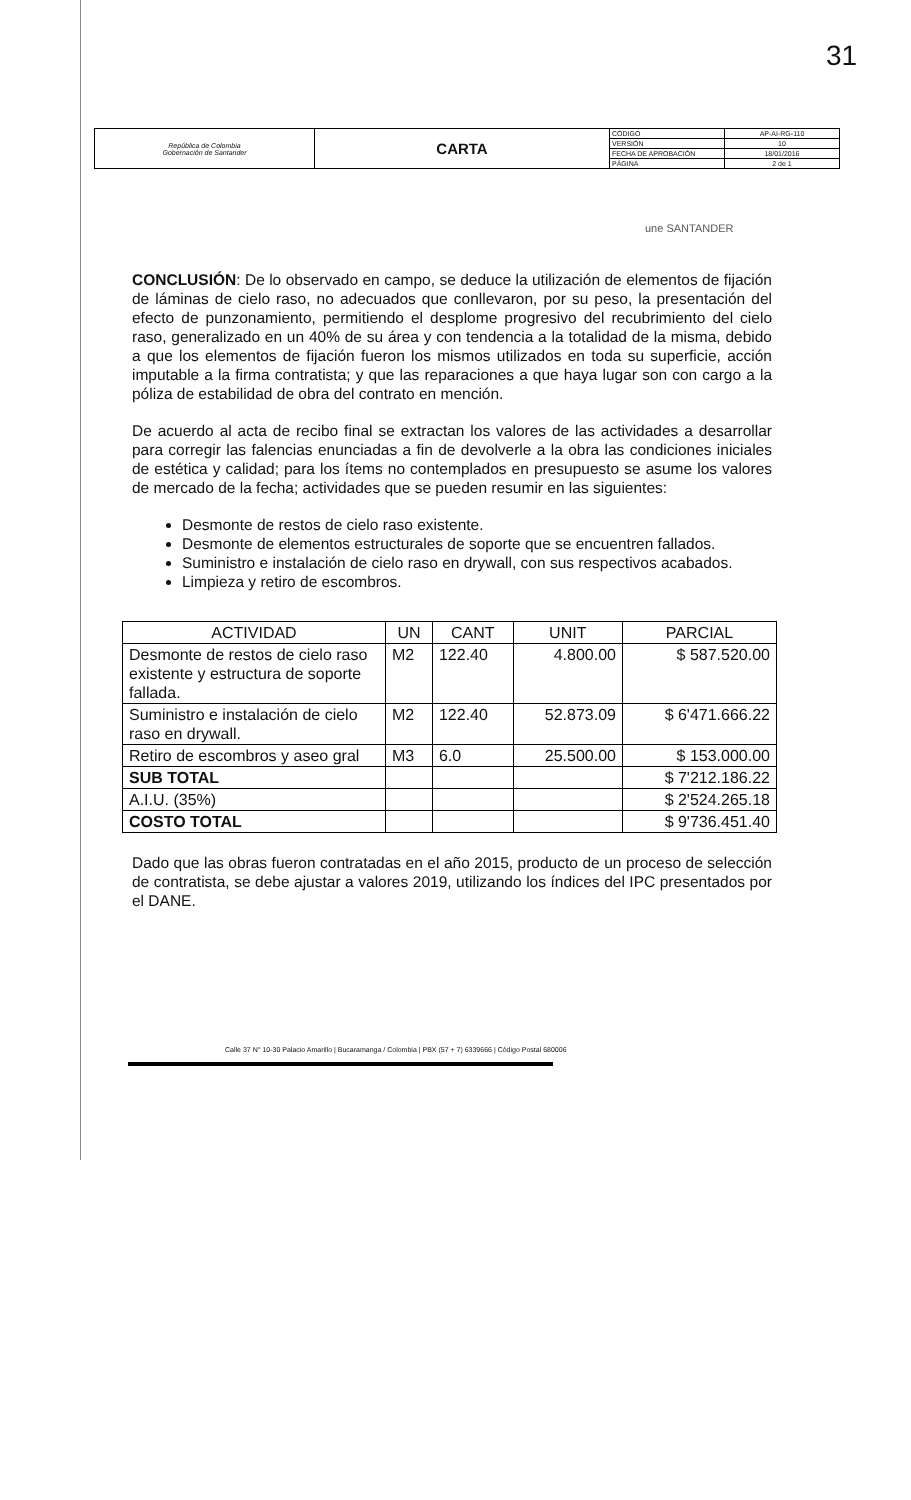31
| República de Colombia Gobernación de Santander | CARTA | CÓDIGO | AP-AI-RG-110 |
| | | VERSIÓN | 10 |
| | | FECHA DE APROBACIÓN | 18/01/2016 |
| | | PÁGINA | 2 de 1 |
une SANTANDER
CONCLUSIÓN: De lo observado en campo, se deduce la utilización de elementos de fijación de láminas de cielo raso, no adecuados que conllevaron, por su peso, la presentación del efecto de punzonamiento, permitiendo el desplome progresivo del recubrimiento del cielo raso, generalizado en un 40% de su área y con tendencia a la totalidad de la misma, debido a que los elementos de fijación fueron los mismos utilizados en toda su superficie, acción imputable a la firma contratista; y que las reparaciones a que haya lugar son con cargo a la póliza de estabilidad de obra del contrato en mención.
De acuerdo al acta de recibo final se extractan los valores de las actividades a desarrollar para corregir las falencias enunciadas a fin de devolverle a la obra las condiciones iniciales de estética y calidad; para los ítems no contemplados en presupuesto se asume los valores de mercado de la fecha; actividades que se pueden resumir en las siguientes:
Desmonte de restos de cielo raso existente.
Desmonte de elementos estructurales de soporte que se encuentren fallados.
Suministro e instalación de cielo raso en drywall, con sus respectivos acabados.
Limpieza y retiro de escombros.
| ACTIVIDAD | UN | CANT | UNIT | PARCIAL |
| --- | --- | --- | --- | --- |
| Desmonte de restos de cielo raso existente y estructura de soporte fallada. | M2 | 122.40 | 4.800.00 | $ 587.520.00 |
| Suministro e instalación de cielo raso en drywall. | M2 | 122.40 | 52.873.09 | $ 6'471.666.22 |
| Retiro de escombros y aseo gral | M3 | 6.0 | 25.500.00 | $ 153.000.00 |
| SUB TOTAL | | | | $ 7'212.186.22 |
| A.I.U. (35%) | | | | $ 2'524.265.18 |
| COSTO TOTAL | | | | $ 9'736.451.40 |
Dado que las obras fueron contratadas en el año 2015, producto de un proceso de selección de contratista, se debe ajustar a valores 2019, utilizando los índices del IPC presentados por el DANE.
Calle 37 N° 10-30 Palacio Amarillo | Bucaramanga / Colombia | PBX (57 + 7) 6339666 | Código Postal 680006